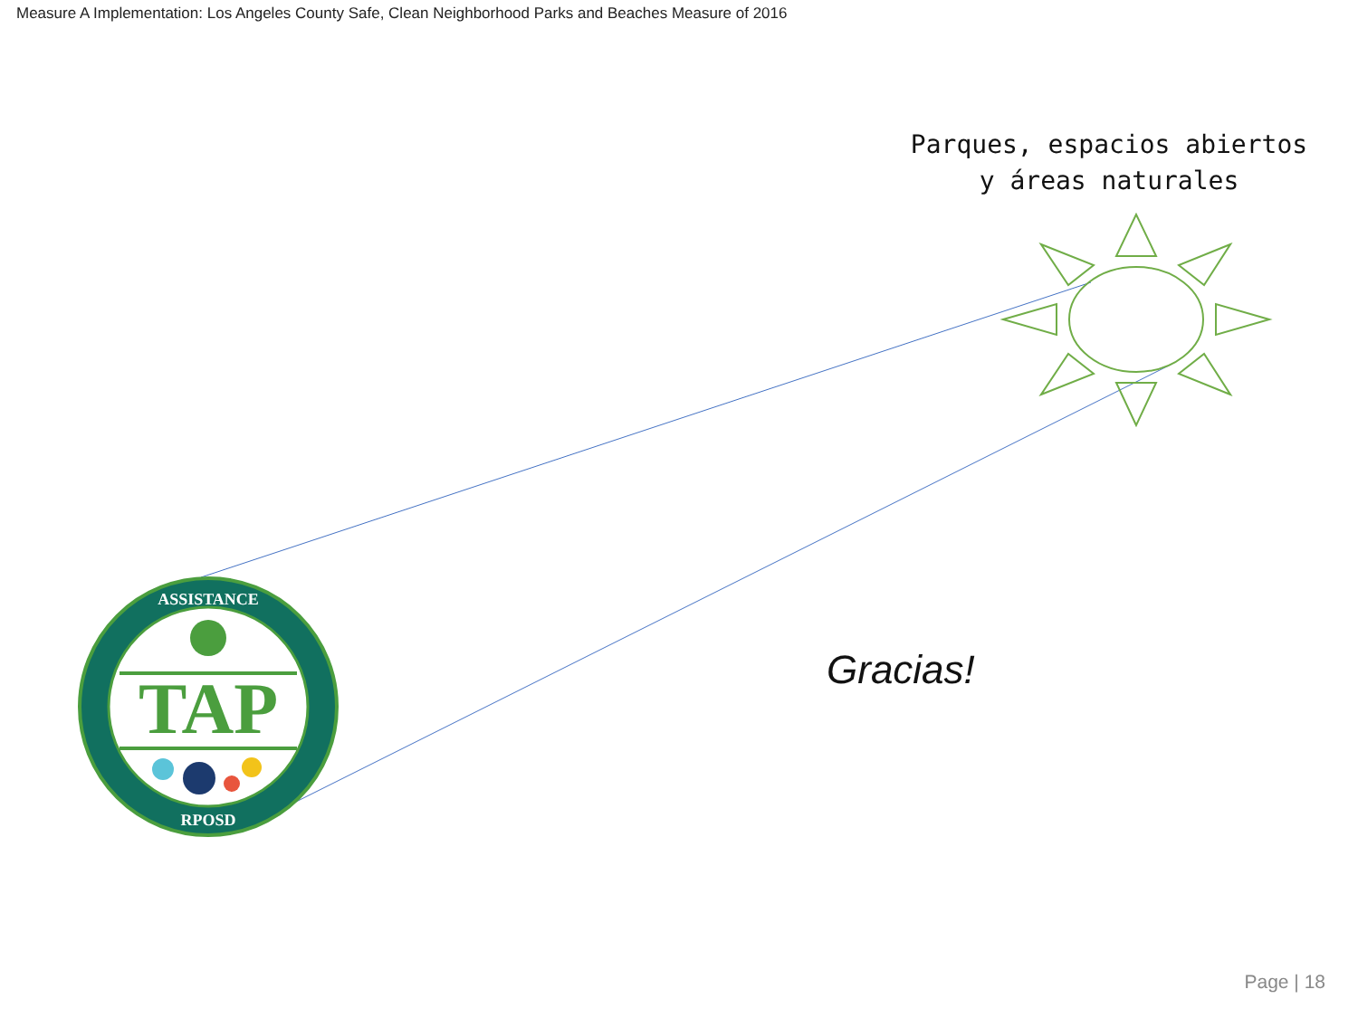TAP
ASSISTANCE
RPOSD
Measure A Implementation: Los Angeles County Safe, Clean Neighborhood Parks and Beaches Measure of 2016
Parques, espacios abiertos
y áreas naturales
Gracias!
Page | 18